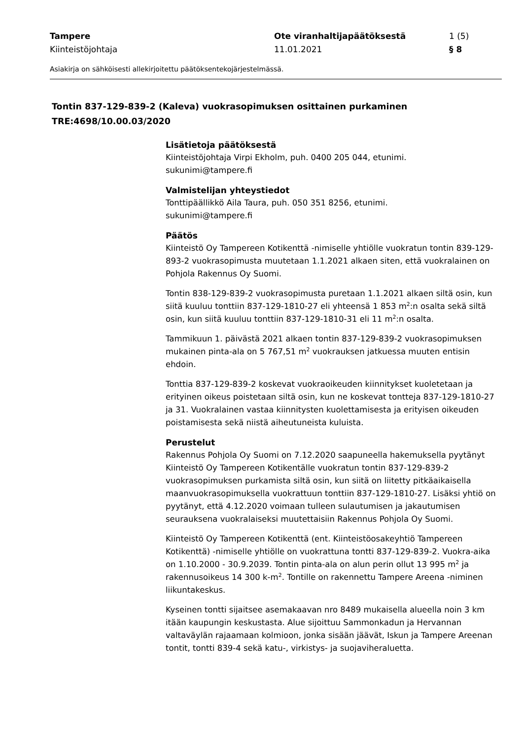Tampere
Kiinteistöjohtaja
Ote viranhaltijapäätöksestä
11.01.2021
1 (5)
§ 8
Asiakirja on sähköisesti allekirjoitettu päätöksentekojärjestelmässä.
Tontin 837-129-839-2 (Kaleva) vuokrasopimuksen osittainen purkaminen
TRE:4698/10.00.03/2020
Lisätietoja päätöksestä
Kiinteistöjohtaja Virpi Ekholm, puh. 0400 205 044, etunimi.
sukunimi@tampere.fi
Valmistelijan yhteystiedot
Tonttipäällikkö Aila Taura, puh. 050 351 8256, etunimi.
sukunimi@tampere.fi
Päätös
Kiinteistö Oy Tampereen Kotikenttä -nimiselle yhtiölle vuokratun tontin 839-129-893-2 vuokrasopimusta muutetaan 1.1.2021 alkaen siten, että vuokralainen on Pohjola Rakennus Oy Suomi.
Tontin 838-129-839-2 vuokrasopimusta puretaan 1.1.2021 alkaen siltä osin, kun siitä kuuluu tonttiin 837-129-1810-27 eli yhteensä 1 853 m<sup>2</sup>:n osalta sekä siltä osin, kun siitä kuuluu tonttiin 837-129-1810-31 eli 11 m<sup>2</sup>:n osalta.
Tammikuun 1. päivästä 2021 alkaen tontin 837-129-839-2 vuokrasopimuksen mukainen pinta-ala on 5 767,51 m<sup>2</sup> vuokrauksen jatkuessa muuten entisin ehdoin.
Tonttia 837-129-839-2 koskevat vuokraoikeuden kiinnitykset kuoletetaan ja erityinen oikeus poistetaan siltä osin, kun ne koskevat tontteja 837-129-1810-27 ja 31. Vuokralainen vastaa kiinnitysten kuolettamisesta ja erityisen oikeuden poistamisesta sekä niistä aiheutuneista kuluista.
Perustelut
Rakennus Pohjola Oy Suomi on 7.12.2020 saapuneella hakemuksella pyytänyt Kiinteistö Oy Tampereen Kotikentälle vuokratun tontin 837-129-839-2 vuokrasopimuksen purkamista siltä osin, kun siitä on liitetty pitkäaikaisella maanvuokrasopimuksella vuokrattuun tonttiin 837-129-1810-27. Lisäksi yhtiö on pyytänyt, että 4.12.2020 voimaan tulleen sulautumisen ja jakautumisen seurauksena vuokralaiseksi muutettaisiin Rakennus Pohjola Oy Suomi.
Kiinteistö Oy Tampereen Kotikenttä (ent. Kiinteistöosakeyhtiö Tampereen Kotikenttä) -nimiselle yhtiölle on vuokrattuna tontti 837-129-839-2. Vuokra-aika on 1.10.2000 - 30.9.2039. Tontin pinta-ala on alun perin ollut 13 995 m<sup>2</sup> ja rakennusoikeus 14 300 k-m<sup>2</sup>. Tontille on rakennettu Tampere Areena -niminen liikuntakeskus.
Kyseinen tontti sijaitsee asemakaavan nro 8489 mukaisella alueella noin 3 km itään kaupungin keskustasta. Alue sijoittuu Sammonkadun ja Hervannan valtaväylän rajaamaan kolmioon, jonka sisään jäävät, Iskun ja Tampere Areenan tontit, tontti 839-4 sekä katu-, virkistys- ja suojaviheraluetta.